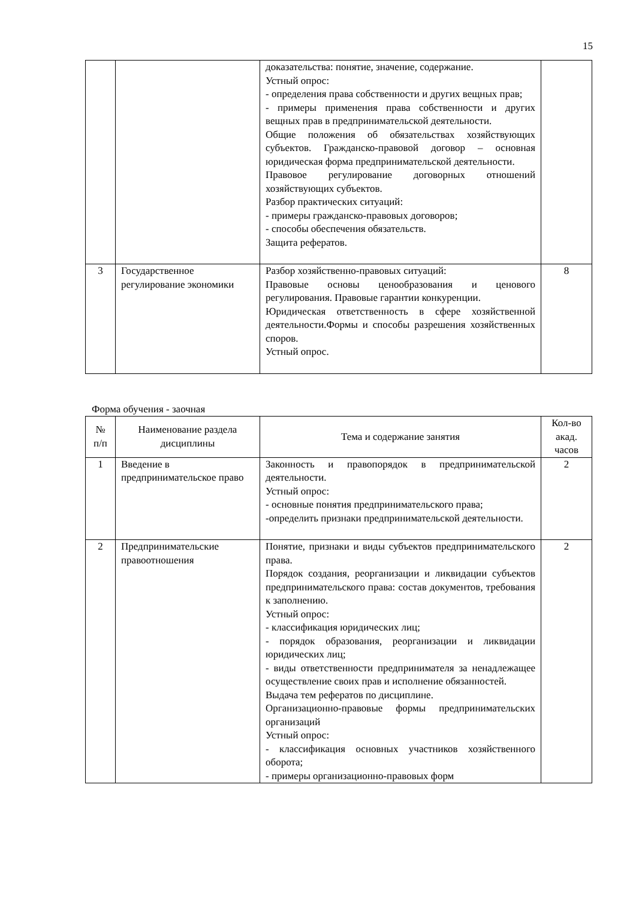15
| | | доказательства: понятие, значение, содержание. Устный опрос: - определения права собственности и других вещных прав; - примеры применения права собственности и других вещных прав в предпринимательской деятельности. Общие положения об обязательствах хозяйствующих субъектов. Гражданско-правовой договор – основная юридическая форма предпринимательской деятельности. Правовое регулирование договорных отношений хозяйствующих субъектов. Разбор практических ситуаций: - примеры гражданско-правовых договоров; - способы обеспечения обязательств. Защита рефератов. | |
| 3 | Государственное регулирование экономики | Разбор хозяйственно-правовых ситуаций: Правовые основы ценообразования и ценового регулирования. Правовые гарантии конкуренции. Юридическая ответственность в сфере хозяйственной деятельности.Формы и способы разрешения хозяйственных споров. Устный опрос. | 8 |
Форма обучения - заочная
| № п/п | Наименование раздела дисциплины | Тема и содержание занятия | Кол-во акад. часов |
| --- | --- | --- | --- |
| 1 | Введение в предпринимательское право | Законность и правопорядок в предпринимательской деятельности. Устный опрос: - основные понятия предпринимательского права; -определить признаки предпринимательской деятельности. | 2 |
| 2 | Предпринимательские правоотношения | Понятие, признаки и виды субъектов предпринимательского права. Порядок создания, реорганизации и ликвидации субъектов предпринимательского права: состав документов, требования к заполнению. Устный опрос: - классификация юридических лиц; - порядок образования, реорганизации и ликвидации юридических лиц; - виды ответственности предпринимателя за ненадлежащее осуществление своих прав и исполнение обязанностей. Выдача тем рефератов по дисциплине. Организационно-правовые формы предпринимательских организаций Устный опрос: - классификация основных участников хозяйственного оборота; - примеры организационно-правовых форм | 2 |